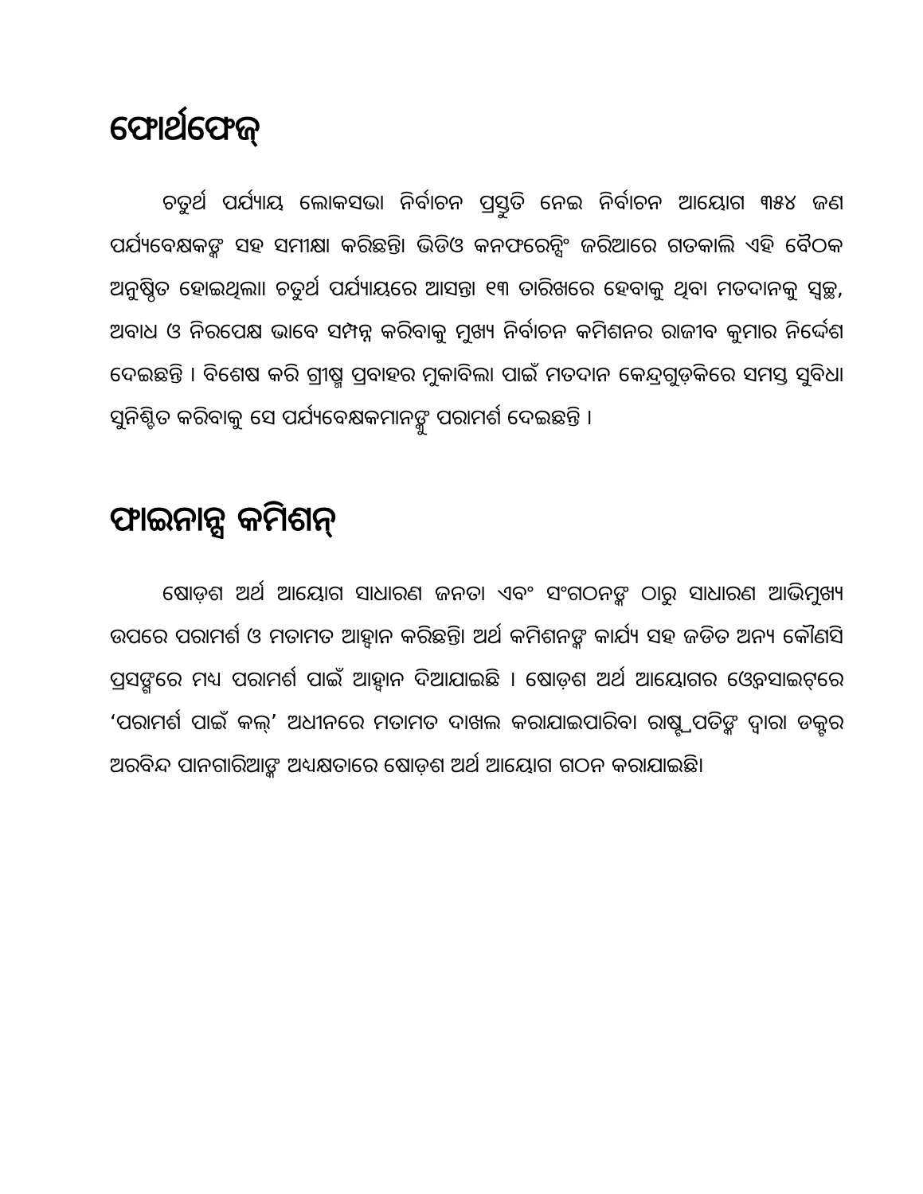ଫୋର୍ଥଫେଜ୍
ଚତୁର୍ଥ ପର୍ଯ୍ୟାୟ ଲୋକସଭା ନିର୍ବାଚନ ପ୍ରସ୍ତୁତି ନେଇ ନିର୍ବାଚନ ଆୟୋଗ ୩୫୪ ଜଣ ପର୍ଯ୍ୟବେକ୍ଷକଙ୍କ ସହ ସମୀକ୍ଷା କରିଛନ୍ତି। ଭିଡିଓ କନଫରେନ୍ସିଂ ଜରିଆରେ ଗତକାଲି ଏହି ବୈଠକ ଅନୁଷ୍ଠିତ ହୋଇଥିଲା। ଚତୁର୍ଥ ପର୍ଯ୍ୟାୟରେ ଆସନ୍ତା ୧୩ ତାରିଖରେ ହେବାକୁ ଥିବା ମତଦାନକୁ ସ୍ୱଚ୍ଛ, ଅବାଧ ଓ ନିରପେକ୍ଷ ଭାବେ ସମ୍ପନ୍ନ କରିବାକୁ ମୁଖ୍ୟ ନିର୍ବାଚନ କମିଶନର ରାଜୀବ କୁମାର ନିର୍ଦ୍ଦେଶ ଦେଇଛନ୍ତି । ବିଶେଷ କରି ଗ୍ରୀଷ୍ମ ପ୍ରବାହର ମୁକାବିଲା ପାଇଁ ମତଦାନ କେନ୍ଦ୍ରଗୁଡ଼ିକରେ ସମସ୍ତ ସୁବିଧା ସୁନିଶ୍ଚିତ କରିବାକୁ ସେ ପର୍ଯ୍ୟବେକ୍ଷକମାନଙ୍କୁ ପରାମର୍ଶ ଦେଇଛନ୍ତି ।
ଫାଇନାନ୍ସ କମିଶନ୍
ଷୋଡ଼ଶ ଅର୍ଥ ଆୟୋଗ ସାଧାରଣ ଜନତା ଏବଂ ସଂଗଠନଙ୍କ ଠାରୁ ସାଧାରଣ ଆଭିମୁଖ୍ୟ ଉପରେ ପରାମର୍ଶ ଓ ମତାମତ ଆହ୍ୱାନ କରିଛନ୍ତି। ଅର୍ଥ କମିଶନଙ୍କ କାର୍ଯ୍ୟ ସହ ଜଡିତ ଅନ୍ୟ କୌଣସି ପ୍ରସଙ୍ଗରେ ମଧ୍ୟ ପରାମର୍ଶ ପାଇଁ ଆହ୍ୱାନ ଦିଆଯାଇଛି । ଷୋଡ଼ଶ ଅର୍ଥ ଆୟୋଗର ଓ୍ୱେବସାଇଟ୍‌ରେ ‘ପରାମର୍ଶ ପାଇଁ କଲ୍’ ଅଧୀନରେ ମତାମତ ଦାଖଲ କରାଯାଇପାରିବ। ରାଷ୍ଟ୍ରପତିଙ୍କ ଦ୍ୱାରା ଡକ୍ଟର ଅରବିନ୍ଦ ପାନଗାରିଆଙ୍କ ଅଧ୍ୟକ୍ଷତାରେ ଷୋଡ଼ଶ ଅର୍ଥ ଆୟୋଗ ଗଠନ କରାଯାଇଛି।